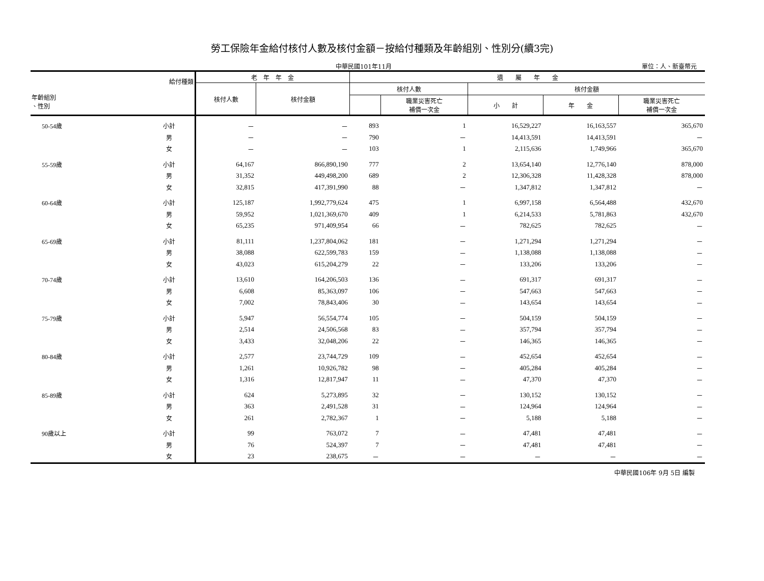勞工保險年金給付核付人數及核付金額－按給付種類及年齡組別、性別分(續3完)
中華民國101年11月 單位：人、新臺幣元
| 給付種類 年齡組別 、性別 | | 老 年 年 金 | | 遺 屬 年 金 | | | | |
| --- | --- | --- | --- | --- | --- | --- | --- | --- |
| | | 核付人數 | 核付金額 | 核付人數 | | 核付金額 | | |
| | | | | | 職業災害死亡 補償一次金 | 小 計 | 年 金 | 職業災害死亡 補償一次金 |
| 50-54歲 | 小計 | － | － | 893 | 1 | 16,529,227 | 16,163,557 | 365,670 |
| | 男 | － | － | 790 | － | 14,413,591 | 14,413,591 | － |
| | 女 | － | － | 103 | 1 | 2,115,636 | 1,749,966 | 365,670 |
| 55-59歲 | 小計 | 64,167 | 866,890,190 | 777 | 2 | 13,654,140 | 12,776,140 | 878,000 |
| | 男 | 31,352 | 449,498,200 | 689 | 2 | 12,306,328 | 11,428,328 | 878,000 |
| | 女 | 32,815 | 417,391,990 | 88 | － | 1,347,812 | 1,347,812 | － |
| 60-64歲 | 小計 | 125,187 | 1,992,779,624 | 475 | 1 | 6,997,158 | 6,564,488 | 432,670 |
| | 男 | 59,952 | 1,021,369,670 | 409 | 1 | 6,214,533 | 5,781,863 | 432,670 |
| | 女 | 65,235 | 971,409,954 | 66 | － | 782,625 | 782,625 | － |
| 65-69歲 | 小計 | 81,111 | 1,237,804,062 | 181 | － | 1,271,294 | 1,271,294 | － |
| | 男 | 38,088 | 622,599,783 | 159 | － | 1,138,088 | 1,138,088 | － |
| | 女 | 43,023 | 615,204,279 | 22 | － | 133,206 | 133,206 | － |
| 70-74歲 | 小計 | 13,610 | 164,206,503 | 136 | － | 691,317 | 691,317 | － |
| | 男 | 6,608 | 85,363,097 | 106 | － | 547,663 | 547,663 | － |
| | 女 | 7,002 | 78,843,406 | 30 | － | 143,654 | 143,654 | － |
| 75-79歲 | 小計 | 5,947 | 56,554,774 | 105 | － | 504,159 | 504,159 | － |
| | 男 | 2,514 | 24,506,568 | 83 | － | 357,794 | 357,794 | － |
| | 女 | 3,433 | 32,048,206 | 22 | － | 146,365 | 146,365 | － |
| 80-84歲 | 小計 | 2,577 | 23,744,729 | 109 | － | 452,654 | 452,654 | － |
| | 男 | 1,261 | 10,926,782 | 98 | － | 405,284 | 405,284 | － |
| | 女 | 1,316 | 12,817,947 | 11 | － | 47,370 | 47,370 | － |
| 85-89歲 | 小計 | 624 | 5,273,895 | 32 | － | 130,152 | 130,152 | － |
| | 男 | 363 | 2,491,528 | 31 | － | 124,964 | 124,964 | － |
| | 女 | 261 | 2,782,367 | 1 | － | 5,188 | 5,188 | － |
| 90歲以上 | 小計 | 99 | 763,072 | 7 | － | 47,481 | 47,481 | － |
| | 男 | 76 | 524,397 | 7 | － | 47,481 | 47,481 | － |
| | 女 | 23 | 238,675 | － | － | － | － | － |
中華民國106年 9月 5日 編製